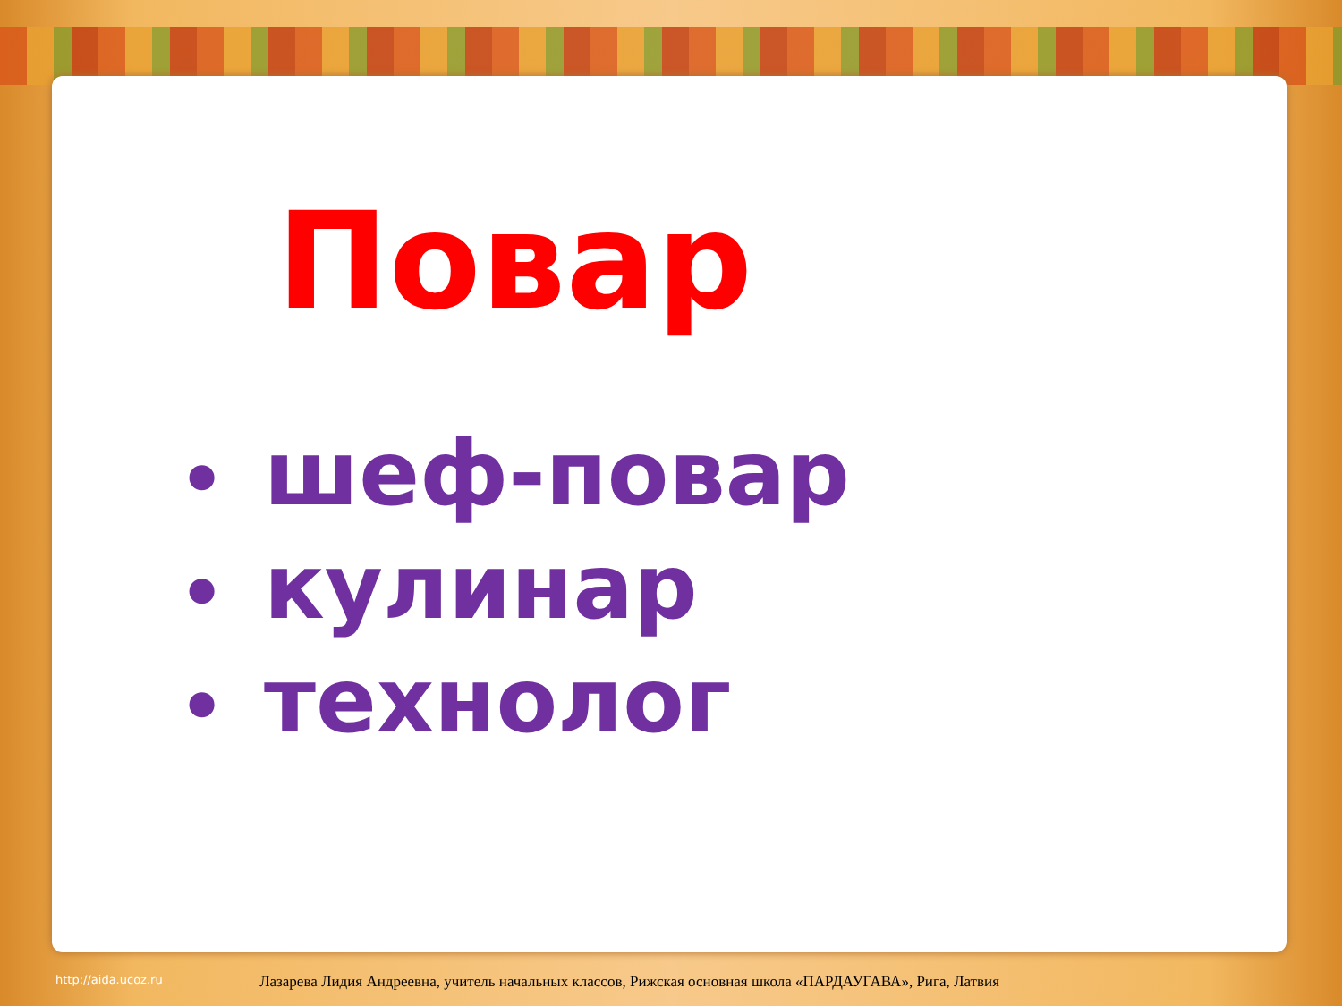Повар
• шеф-повар
• кулинар
• технолог
http://aida.ucoz.ru
Лазарева Лидия Андреевна, учитель начальных классов, Рижская основная школа «ПАРДАУГАВА», Рига, Латвия